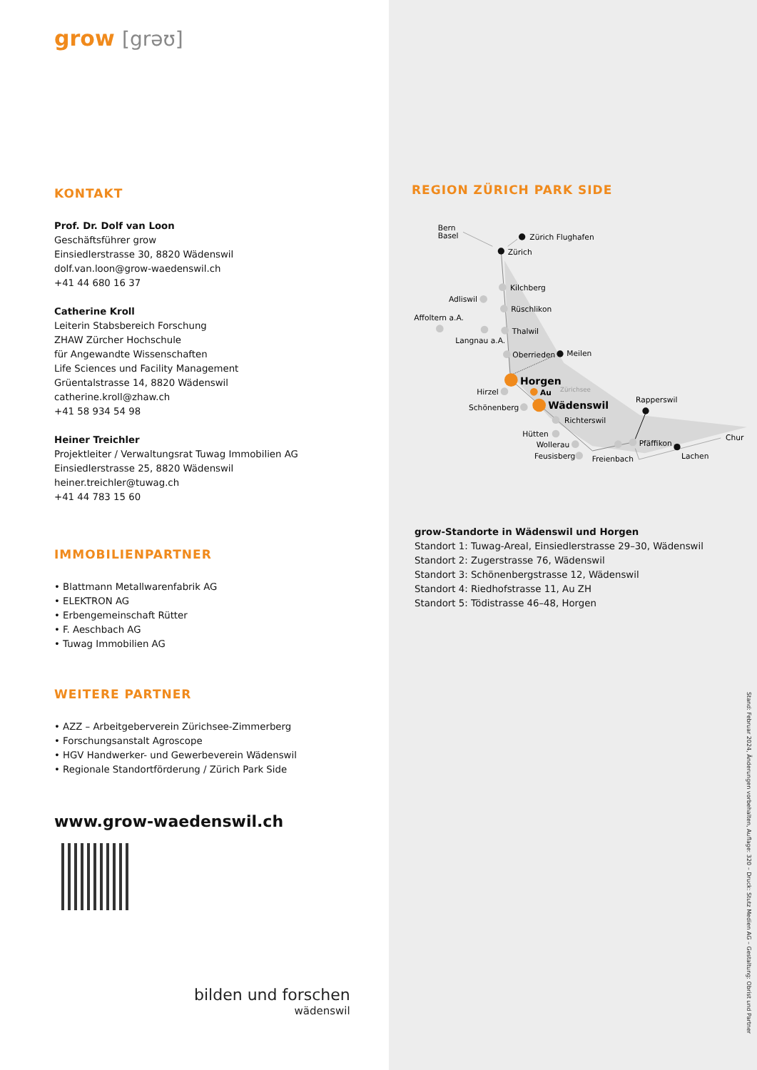grow [grəʊ]
KONTAKT
Prof. Dr. Dolf van Loon
Geschäftsführer grow
Einsiedlerstrasse 30, 8820 Wädenswil
dolf.van.loon@grow-waedenswil.ch
+41 44 680 16 37
Catherine Kroll
Leiterin Stabsbereich Forschung
ZHAW Zürcher Hochschule
für Angewandte Wissenschaften
Life Sciences und Facility Management
Grüentalstrasse 14, 8820 Wädenswil
catherine.kroll@zhaw.ch
+41 58 934 54 98
Heiner Treichler
Projektleiter / Verwaltungsrat Tuwag Immobilien AG
Einsiedlerstrasse 25, 8820 Wädenswil
heiner.treichler@tuwag.ch
+41 44 783 15 60
IMMOBILIENPARTNER
• Blattmann Metallwarenfabrik AG
• ELEKTRON AG
• Erbengemeinschaft Rütter
• F. Aeschbach AG
• Tuwag Immobilien AG
WEITERE PARTNER
• AZZ – Arbeitgeberverein Zürichsee-Zimmerberg
• Forschungsanstalt Agroscope
• HGV Handwerker- und Gewerbeverein Wädenswil
• Regionale Standortförderung / Zürich Park Side
www.grow-waedenswil.ch
bilden und forschen
wädenswil
REGION ZÜRICH PARK SIDE
Bern
Basel
Zürich Flughafen
Zürich
Kilchberg
Adliswil
Rüschlikon
Affoltern a.A.
Thalwil
Langnau a.A.
Oberrieden
Meilen
Horgen
Au
Zürichsee
Hirzel
Wädenswil
Schönenberg
Rapperswil
Richterswil
Hütten
Wollerau
Pfäffikon
Chur
Feusisberg
Freienbach
Lachen
grow-Standorte in Wädenswil und Horgen
Standort 1: Tuwag-Areal, Einsiedlerstrasse 29–30, Wädenswil
Standort 2: Zugerstrasse 76, Wädenswil
Standort 3: Schönenbergstrasse 12, Wädenswil
Standort 4: Riedhofstrasse 11, Au ZH
Standort 5: Tödistrasse 46–48, Horgen
Stand: Februar 2024, Änderungen vorbehalten, Auflage: 320 – Druck: Stutz Medien AG – Gestaltung: Obrist und Partner